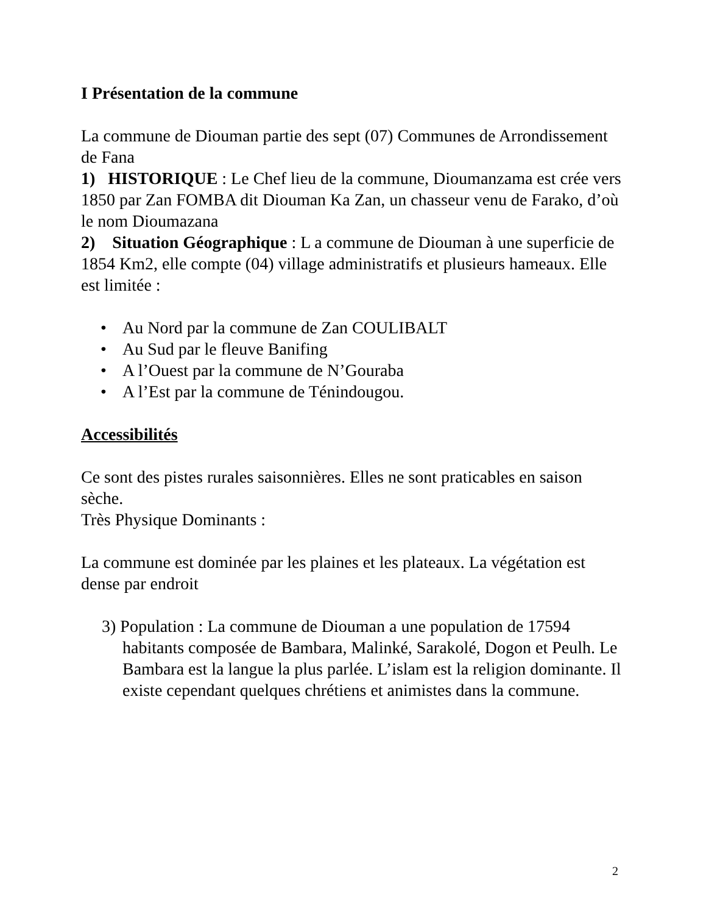I Présentation de la commune
La commune de Diouman partie des sept (07) Communes de Arrondissement de Fana
1) HISTORIQUE : Le Chef lieu de la commune, Dioumanzama est crée vers 1850 par Zan FOMBA dit Diouman Ka Zan, un chasseur venu de Farako, d’où le nom Dioumazana
2) Situation Géographique : L a commune de Diouman à une superficie de 1854 Km2, elle compte (04) village administratifs et plusieurs hameaux. Elle est limitée :
• Au Nord par la commune de Zan COULIBALT
• Au Sud par le fleuve Banifing
• A l’Ouest par la commune de N’Gouraba
• A l’Est par la commune de Ténindougou.
Accessibilités
Ce sont des pistes rurales saisonnières. Elles ne sont praticables en saison sèche.
Très Physique Dominants :
La commune est dominée par les plaines et les plateaux. La végétation est dense par endroit
3) Population : La commune de Diouman a une population de 17594 habitants composée de Bambara, Malinké, Sarakolé, Dogon et Peulh. Le Bambara est la langue la plus parlée. L’islam est la religion dominante. Il existe cependant quelques chrétiens et animistes dans la commune.
2